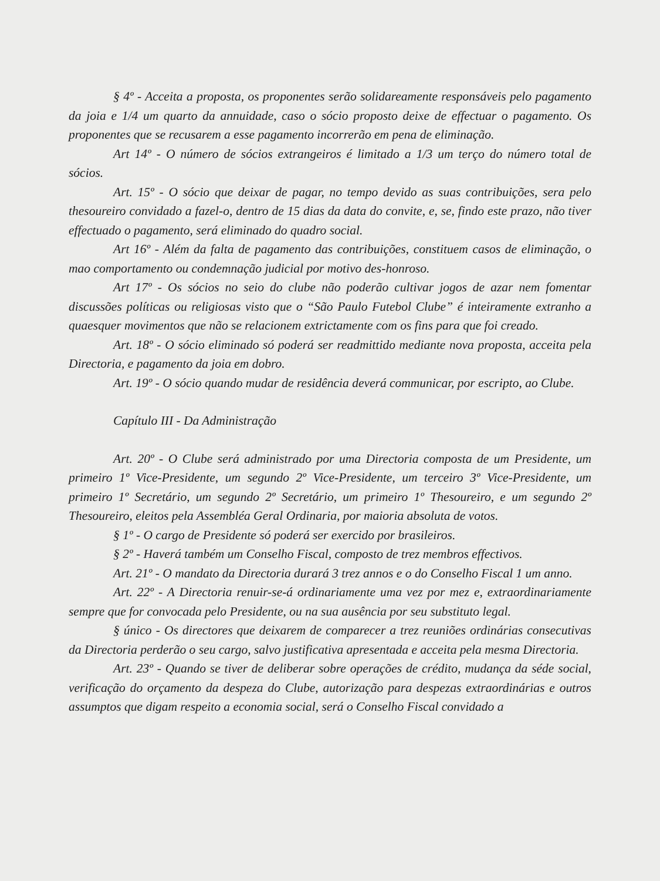§ 4º - Acceita a proposta, os proponentes serão solidareamente responsáveis pelo pagamento da joia e 1/4 um quarto da annuidade, caso o sócio proposto deixe de effectuar o pagamento. Os proponentes que se recusarem a esse pagamento incorrerão em pena de eliminação.
Art 14º - O número de sócios extrangeiros é limitado a 1/3 um terço do número total de sócios.
Art. 15º - O sócio que deixar de pagar, no tempo devido as suas contribuições, sera pelo thesoureiro convidado a fazel-o, dentro de 15 dias da data do convite, e, se, findo este prazo, não tiver effectuado o pagamento, será eliminado do quadro social.
Art 16º - Além da falta de pagamento das contribuições, constituem casos de eliminação, o mao comportamento ou condemnação judicial por motivo des-honroso.
Art 17º - Os sócios no seio do clube não poderão cultivar jogos de azar nem fomentar discussões políticas ou religiosas visto que o “São Paulo Futebol Clube” é inteiramente extranho a quaesquer movimentos que não se relacionem extrictamente com os fins para que foi creado.
Art. 18º - O sócio eliminado só poderá ser readmittido mediante nova proposta, acceita pela Directoria, e pagamento da joia em dobro.
Art. 19º - O sócio quando mudar de residência deverá communicar, por escripto, ao Clube.
Capítulo III - Da Administração
Art. 20º - O Clube será administrado por uma Directoria composta de um Presidente, um primeiro 1º Vice-Presidente, um segundo 2º Vice-Presidente, um terceiro 3º Vice-Presidente, um primeiro 1º Secretário, um segundo 2º Secretário, um primeiro 1º Thesoureiro, e um segundo 2º Thesoureiro, eleitos pela Assembléa Geral Ordinaria, por maioria absoluta de votos.
§ 1º - O cargo de Presidente só poderá ser exercido por brasileiros.
§ 2º - Haverá também um Conselho Fiscal, composto de trez membros effectivos.
Art. 21º - O mandato da Directoria durará 3 trez annos e o do Conselho Fiscal 1 um anno.
Art. 22º - A Directoria renuir-se-á ordinariamente uma vez por mez e, extraordinariamente sempre que for convocada pelo Presidente, ou na sua ausência por seu substituto legal.
§ único - Os directores que deixarem de comparecer a trez reuniões ordinárias consecutivas da Directoria perderão o seu cargo, salvo justificativa apresentada e acceita pela mesma Directoria.
Art. 23º - Quando se tiver de deliberar sobre operações de crédito, mudança da séde social, verificação do orçamento da despeza do Clube, autorização para despezas extraordinárias e outros assumptos que digam respeito a economia social, será o Conselho Fiscal convidado a